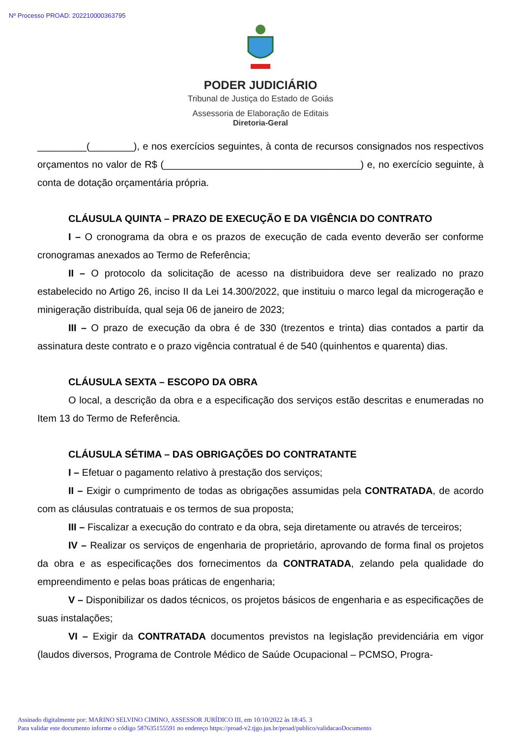Nº Processo PROAD: 202210000363795
PODER JUDICIÁRIO
Tribunal de Justiça do Estado de Goiás
Assessoria de Elaboração de Editais
Diretoria-Geral
_________(________), e nos exercícios seguintes, à conta de recursos consignados nos respectivos orçamentos no valor de R$ (____________________________________) e, no exercício seguinte, à conta de dotação orçamentária própria.
CLÁUSULA QUINTA – PRAZO DE EXECUÇÃO E DA VIGÊNCIA DO CONTRATO
I – O cronograma da obra e os prazos de execução de cada evento deverão ser conforme cronogramas anexados ao Termo de Referência;
II – O protocolo da solicitação de acesso na distribuidora deve ser realizado no prazo estabelecido no Artigo 26, inciso II da Lei 14.300/2022, que instituiu o marco legal da microgeração e minigeração distribuída, qual seja 06 de janeiro de 2023;
III – O prazo de execução da obra é de 330 (trezentos e trinta) dias contados a partir da assinatura deste contrato e o prazo vigência contratual é de 540 (quinhentos e quarenta) dias.
CLÁUSULA SEXTA – ESCOPO DA OBRA
O local, a descrição da obra e a especificação dos serviços estão descritas e enumeradas no Item 13 do Termo de Referência.
CLÁUSULA SÉTIMA – DAS OBRIGAÇÕES DO CONTRATANTE
I – Efetuar o pagamento relativo à prestação dos serviços;
II – Exigir o cumprimento de todas as obrigações assumidas pela CONTRATADA, de acordo com as cláusulas contratuais e os termos de sua proposta;
III – Fiscalizar a execução do contrato e da obra, seja diretamente ou através de terceiros;
IV – Realizar os serviços de engenharia de proprietário, aprovando de forma final os projetos da obra e as especificações dos fornecimentos da CONTRATADA, zelando pela qualidade do empreendimento e pelas boas práticas de engenharia;
V – Disponibilizar os dados técnicos, os projetos básicos de engenharia e as especificações de suas instalações;
VI – Exigir da CONTRATADA documentos previstos na legislação previdenciária em vigor (laudos diversos, Programa de Controle Médico de Saúde Ocupacional – PCMSO, Progra-
Assinado digitalmente por: MARINO SELVINO CIMINO, ASSESSOR JURÍDICO III, em 10/10/2022 às 18:45. 3
Para validar este documento informe o código 587635155591 no endereço https://proad-v2.tjgo.jus.br/proad/publico/validacaoDocumento